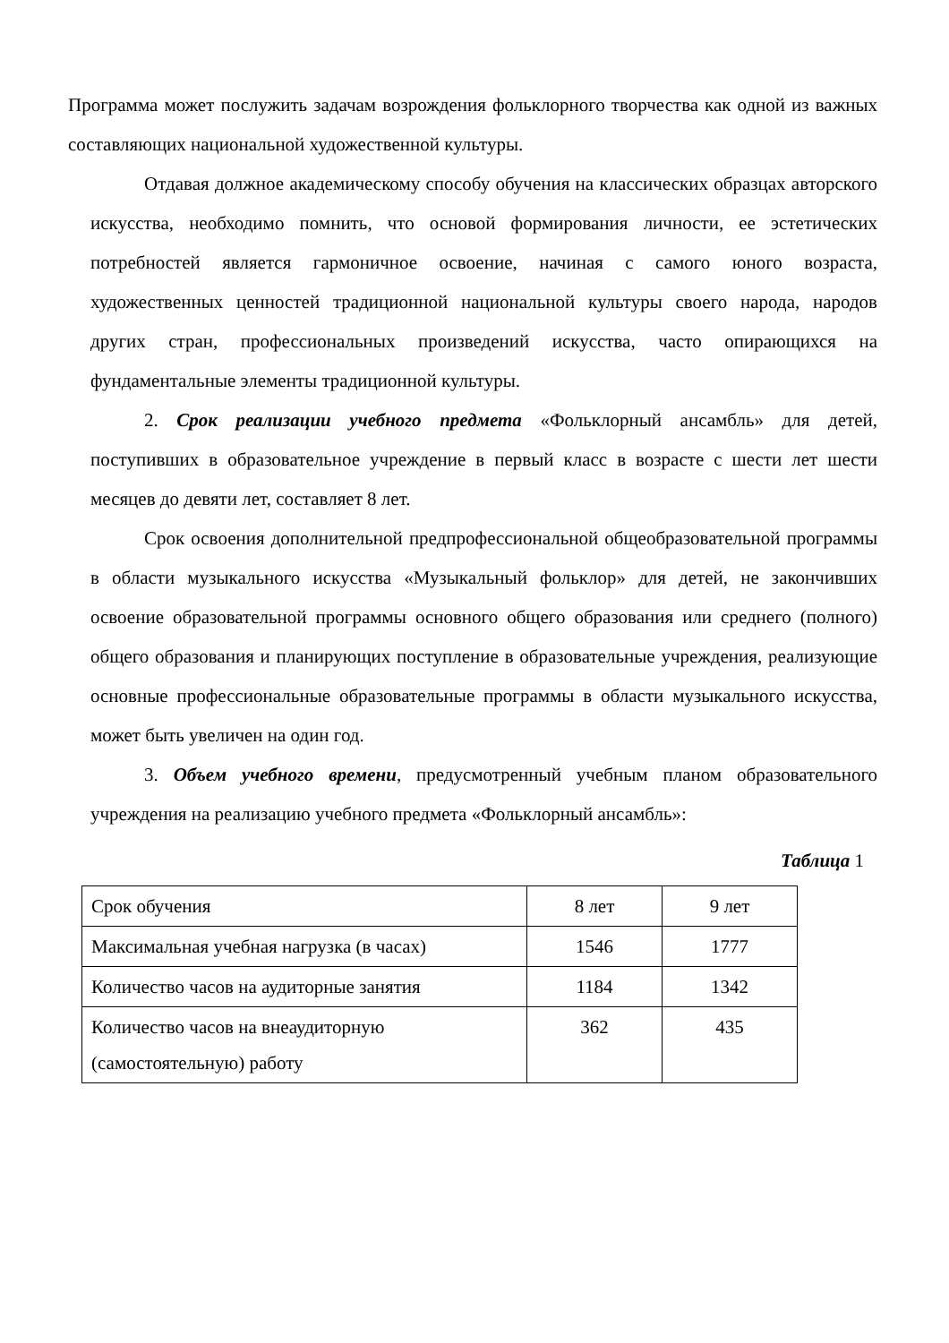Программа может послужить задачам возрождения фольклорного творчества как одной из важных составляющих национальной художественной культуры.
Отдавая должное академическому способу обучения на классических образцах авторского искусства, необходимо помнить, что основой формирования личности, ее эстетических потребностей является гармоничное освоение, начиная с самого юного возраста, художественных ценностей традиционной национальной культуры своего народа, народов других стран, профессиональных произведений искусства, часто опирающихся на фундаментальные элементы традиционной культуры.
2. Срок реализации учебного предмета «Фольклорный ансамбль» для детей, поступивших в образовательное учреждение в первый класс в возрасте с шести лет шести месяцев до девяти лет, составляет 8 лет.
Срок освоения дополнительной предпрофессиональной общеобразовательной программы в области музыкального искусства «Музыкальный фольклор» для детей, не закончивших освоение образовательной программы основного общего образования или среднего (полного) общего образования и планирующих поступление в образовательные учреждения, реализующие основные профессиональные образовательные программы в области музыкального искусства, может быть увеличен на один год.
3. Объем учебного времени, предусмотренный учебным планом образовательного учреждения на реализацию учебного предмета «Фольклорный ансамбль»:
Таблица 1
| Срок обучения | 8 лет | 9 лет |
| Максимальная учебная нагрузка (в часах) | 1546 | 1777 |
| Количество часов на аудиторные занятия | 1184 | 1342 |
| Количество часов на внеаудиторную (самостоятельную) работу | 362 | 435 |